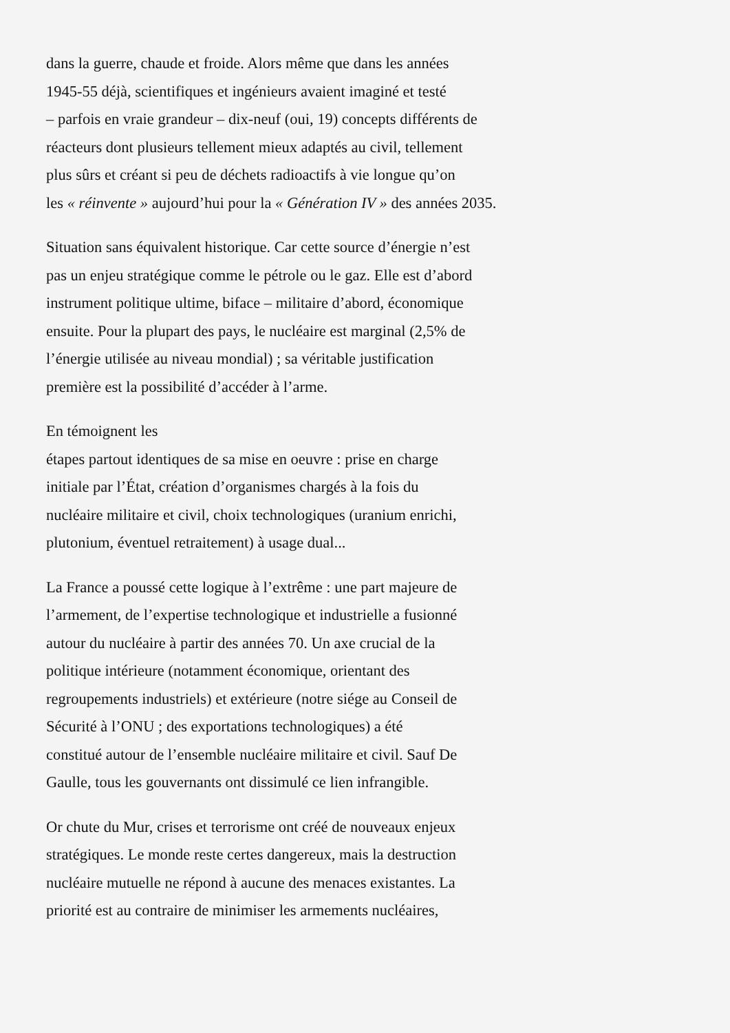dans la guerre, chaude et froide. Alors même que dans les années
1945-55 déjà, scientifiques et ingénieurs avaient imaginé et testé
– parfois en vraie grandeur – dix-neuf (oui, 19) concepts différents de
réacteurs dont plusieurs tellement mieux adaptés au civil, tellement
plus sûrs et créant si peu de déchets radioactifs à vie longue qu’on
les « réinvente » aujourd’hui pour la « Génération IV » des années 2035.
Situation sans équivalent historique. Car cette source d’énergie n’est
pas un enjeu stratégique comme le pétrole ou le gaz. Elle est d’abord
instrument politique ultime, biface – militaire d’abord, économique
ensuite. Pour la plupart des pays, le nucléaire est marginal (2,5% de
l’énergie utilisée au niveau mondial) ; sa véritable justification
première est la possibilité d’accéder à l’arme.
En témoignent les
étapes partout identiques de sa mise en oeuvre : prise en charge
initiale par l’État, création d’organismes chargés à la fois du
nucléaire militaire et civil, choix technologiques (uranium enrichi,
plutonium, éventuel retraitement) à usage dual...
La France a poussé cette logique à l’extrême : une part majeure de
l’armement, de l’expertise technologique et industrielle a fusionné
autour du nucléaire à partir des années 70. Un axe crucial de la
politique intérieure (notamment économique, orientant des
regroupements industriels) et extérieure (notre siége au Conseil de
Sécurité à l’ONU ; des exportations technologiques) a été
constitué autour de l’ensemble nucléaire militaire et civil. Sauf De
Gaulle, tous les gouvernants ont dissimulé ce lien infrangible.
Or chute du Mur, crises et terrorisme ont créé de nouveaux enjeux
stratégiques. Le monde reste certes dangereux, mais la destruction
nucléaire mutuelle ne répond à aucune des menaces existantes. La
priorité est au contraire de minimiser les armements nucléaires,